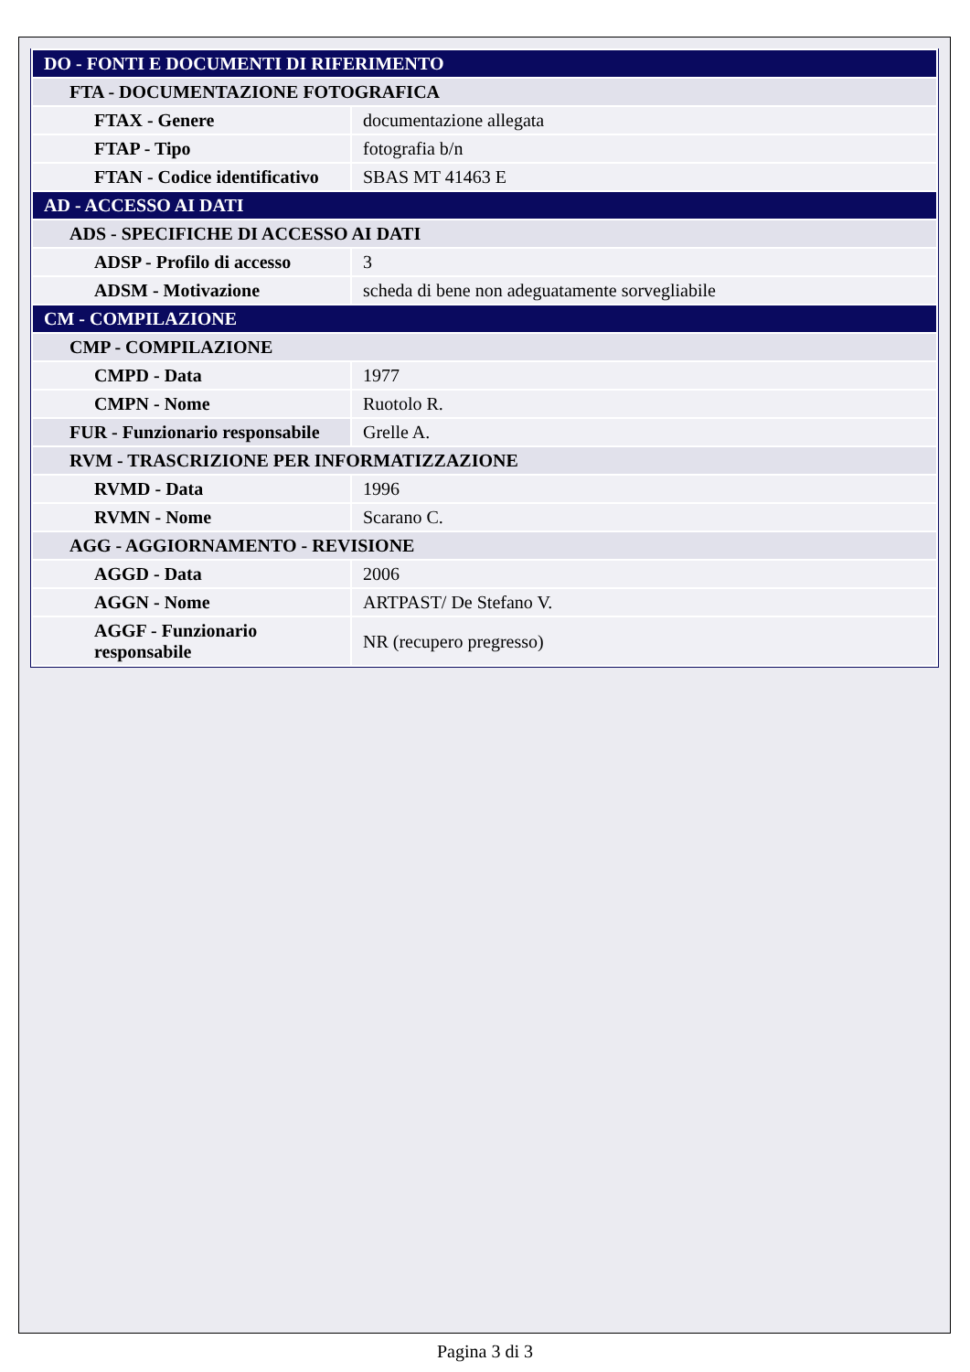| DO - FONTI E DOCUMENTI DI RIFERIMENTO | |
| FTA - DOCUMENTAZIONE FOTOGRAFICA | |
| FTAX - Genere | documentazione allegata |
| FTAP - Tipo | fotografia b/n |
| FTAN - Codice identificativo | SBAS MT 41463 E |
| AD - ACCESSO AI DATI | |
| ADS - SPECIFICHE DI ACCESSO AI DATI | |
| ADSP - Profilo di accesso | 3 |
| ADSM - Motivazione | scheda di bene non adeguatamente sorvegliabile |
| CM - COMPILAZIONE | |
| CMP - COMPILAZIONE | |
| CMPD - Data | 1977 |
| CMPN - Nome | Ruotolo R. |
| FUR - Funzionario responsabile | Grelle A. |
| RVM - TRASCRIZIONE PER INFORMATIZZAZIONE | |
| RVMD - Data | 1996 |
| RVMN - Nome | Scarano C. |
| AGG - AGGIORNAMENTO - REVISIONE | |
| AGGD - Data | 2006 |
| AGGN - Nome | ARTPAST/ De Stefano V. |
| AGGF - Funzionario responsabile | NR (recupero pregresso) |
Pagina 3 di 3